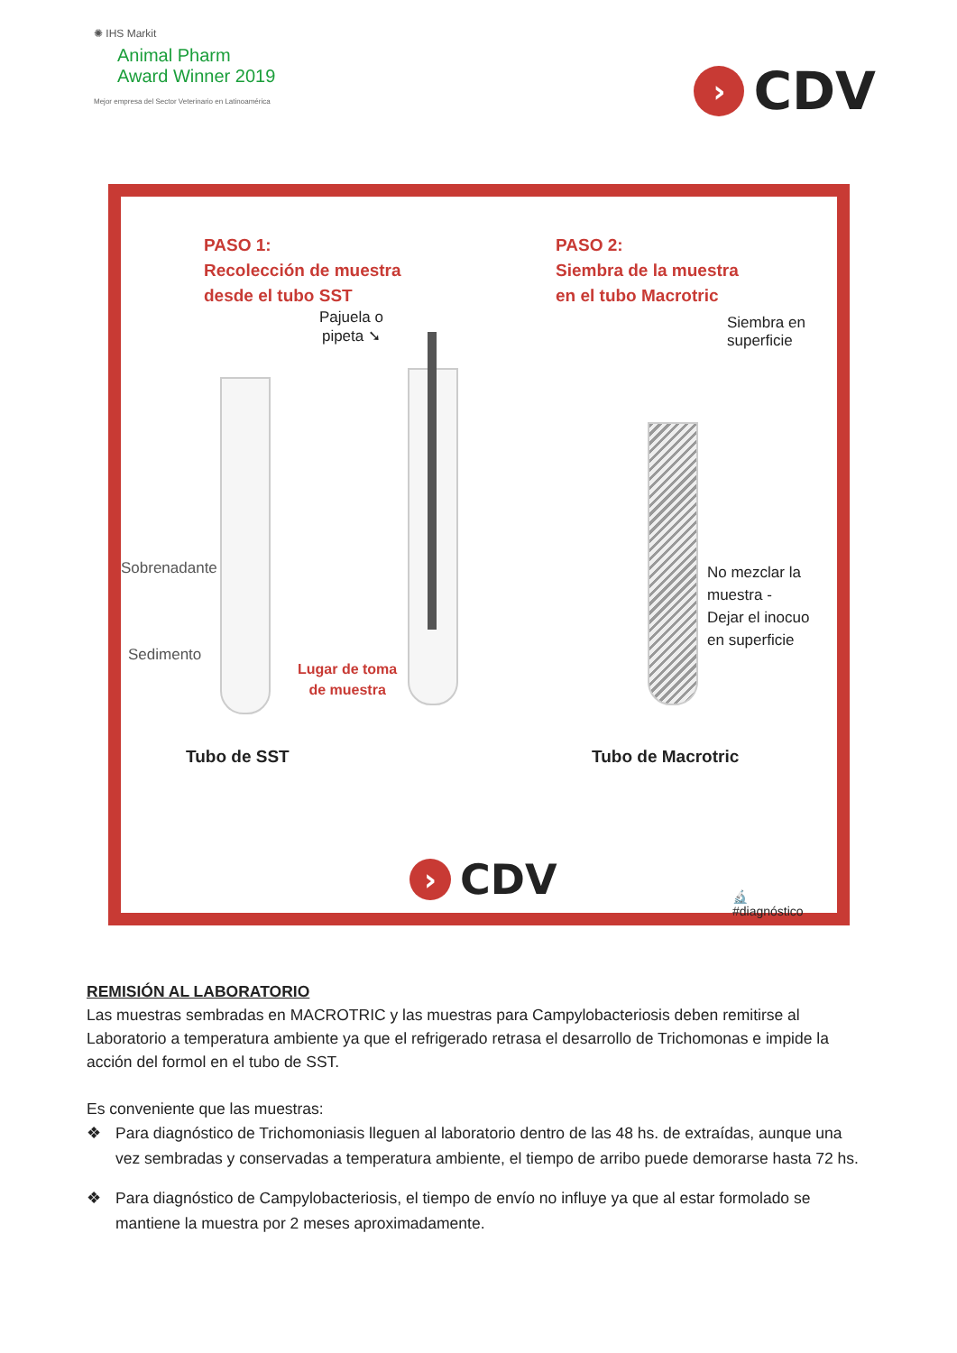✺ IHS Markit
Animal Pharm
Award Winner 2019
Mejor empresa del Sector Veterinario en Latinoamérica
›
CDV
PASO 1:
Recolección de muestra
desde el tubo SST
PASO 2:
Siembra de la muestra
en el tubo Macrotric
Pajuela o
pipeta ➘
Siembra en
superficie
Sobrenadante
Sedimento
Lugar de toma
de muestra
No mezclar la
muestra -
Dejar el inocuo
en superficie
Tubo de SST Tubo de Macrotric
›
CDV
🔬
#diagnóstico
REMISIÓN AL LABORATORIO
Las muestras sembradas en MACROTRIC y las muestras para Campylobacteriosis deben remitirse al Laboratorio a temperatura ambiente ya que el refrigerado retrasa el desarrollo de Trichomonas e impide la acción del formol en el tubo de SST.
Es conveniente que las muestras:
❖ Para diagnóstico de Trichomoniasis lleguen al laboratorio dentro de las 48 hs. de extraídas, aunque una vez sembradas y conservadas a temperatura ambiente, el tiempo de arribo puede demorarse hasta 72 hs.
❖ Para diagnóstico de Campylobacteriosis, el tiempo de envío no influye ya que al estar formolado se mantiene la muestra por 2 meses aproximadamente.